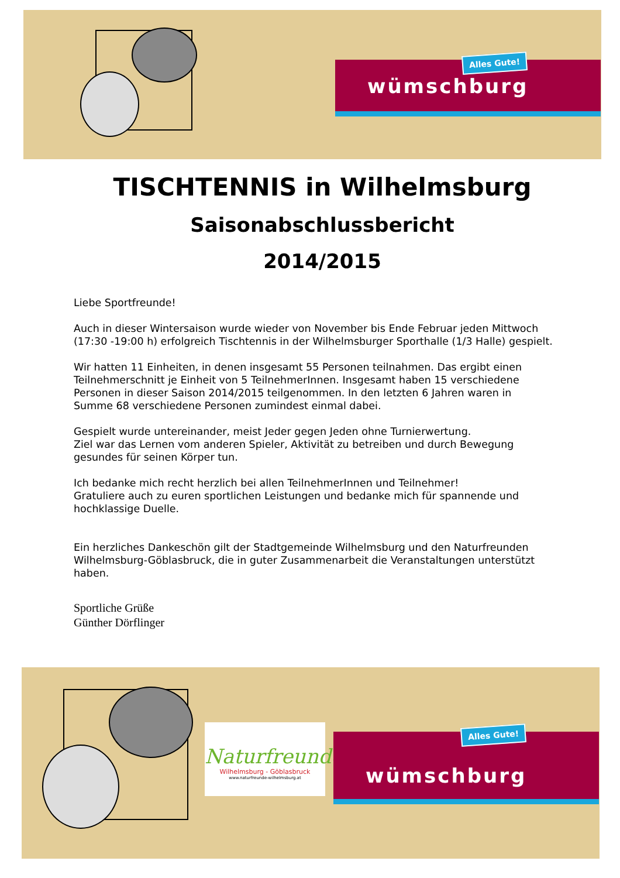wümschburg
Alles Gute!
TISCHTENNIS in Wilhelmsburg
Saisonabschlussbericht
2014/2015
Liebe Sportfreunde!
Auch in dieser Wintersaison wurde wieder von November bis Ende Februar jeden Mittwoch (17:30 -19:00 h) erfolgreich Tischtennis in der Wilhelmsburger Sporthalle (1/3 Halle) gespielt.
Wir hatten 11 Einheiten, in denen insgesamt 55 Personen teilnahmen. Das ergibt einen Teilnehmerschnitt je Einheit von 5 TeilnehmerInnen. Insgesamt haben 15 verschiedene Personen in dieser Saison 2014/2015 teilgenommen. In den letzten 6 Jahren waren in Summe 68 verschiedene Personen zumindest einmal dabei.
Gespielt wurde untereinander, meist Jeder gegen Jeden ohne Turnierwertung.
Ziel war das Lernen vom anderen Spieler, Aktivität zu betreiben und durch Bewegung gesundes für seinen Körper tun.
Ich bedanke mich recht herzlich bei allen TeilnehmerInnen und Teilnehmer!
Gratuliere auch zu euren sportlichen Leistungen und bedanke mich für spannende und hochklassige Duelle.
Ein herzliches Dankeschön gilt der Stadtgemeinde Wilhelmsburg und den Naturfreunden Wilhelmsburg-Göblasbruck, die in guter Zusammenarbeit die Veranstaltungen unterstützt haben.
Sportliche Grüße
Günther Dörflinger
Naturfreunde
Wilhelmsburg - Göblasbruck
www.naturfreunde-wilhelmsburg.at
wümschburg
Alles Gute!